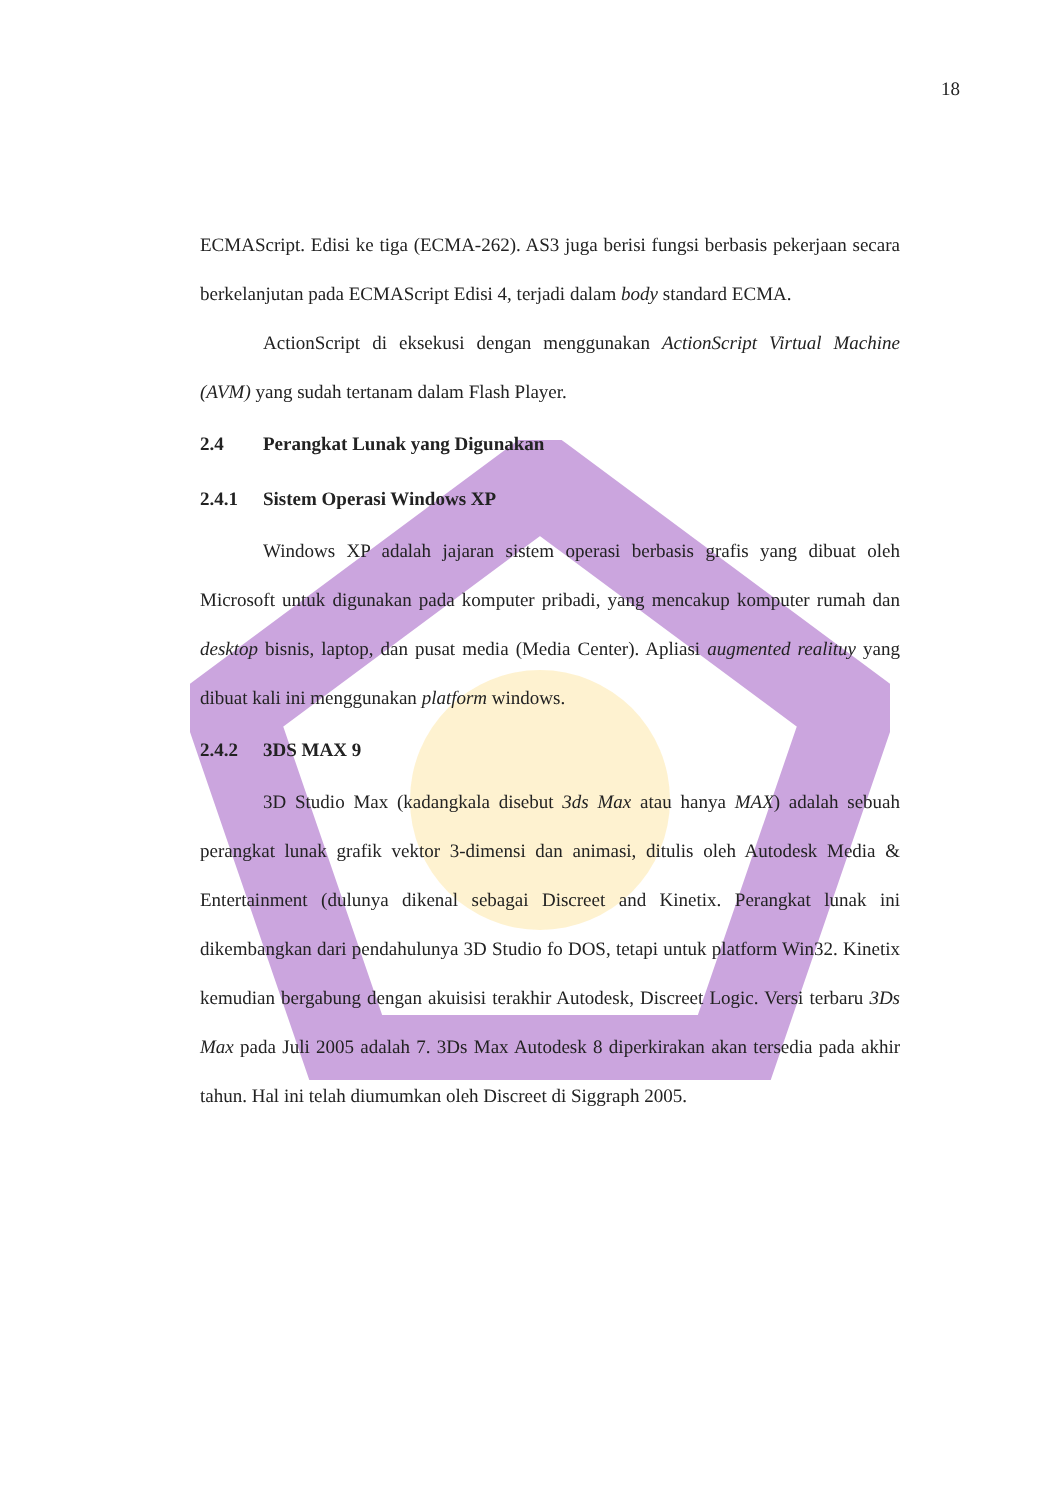18
ECMAScript. Edisi ke tiga (ECMA-262). AS3 juga berisi fungsi berbasis pekerjaan secara berkelanjutan pada ECMAScript Edisi 4, terjadi dalam body standard ECMA.
ActionScript di eksekusi dengan menggunakan ActionScript Virtual Machine (AVM) yang sudah tertanam dalam Flash Player.
2.4 Perangkat Lunak yang Digunakan
2.4.1 Sistem Operasi Windows XP
Windows XP adalah jajaran sistem operasi berbasis grafis yang dibuat oleh Microsoft untuk digunakan pada komputer pribadi, yang mencakup komputer rumah dan desktop bisnis, laptop, dan pusat media (Media Center). Apliasi augmented realituy yang dibuat kali ini menggunakan platform windows.
2.4.2 3DS MAX 9
3D Studio Max (kadangkala disebut 3ds Max atau hanya MAX) adalah sebuah perangkat lunak grafik vektor 3-dimensi dan animasi, ditulis oleh Autodesk Media & Entertainment (dulunya dikenal sebagai Discreet and Kinetix. Perangkat lunak ini dikembangkan dari pendahulunya 3D Studio fo DOS, tetapi untuk platform Win32. Kinetix kemudian bergabung dengan akuisisi terakhir Autodesk, Discreet Logic. Versi terbaru 3Ds Max pada Juli 2005 adalah 7. 3Ds Max Autodesk 8 diperkirakan akan tersedia pada akhir tahun. Hal ini telah diumumkan oleh Discreet di Siggraph 2005.